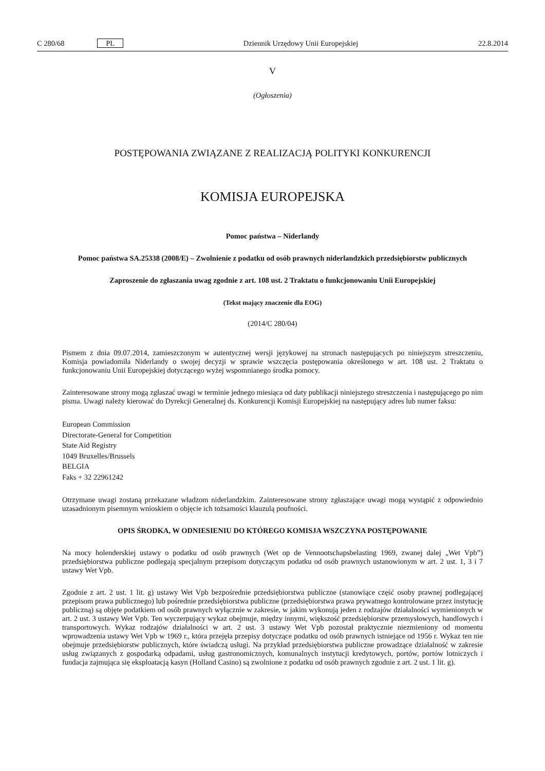C 280/68 PL Dziennik Urzędowy Unii Europejskiej 22.8.2014
V
(Ogłoszenia)
POSTĘPOWANIA ZWIĄZANE Z REALIZACJĄ POLITYKI KONKURENCJI
KOMISJA EUROPEJSKA
Pomoc państwa – Niderlandy
Pomoc państwa SA.25338 (2008/E) – Zwolnienie z podatku od osób prawnych niderlandzkich przedsiębiorstw publicznych
Zaproszenie do zgłaszania uwag zgodnie z art. 108 ust. 2 Traktatu o funkcjonowaniu Unii Europejskiej
(Tekst mający znaczenie dla EOG)
(2014/C 280/04)
Pismem z dnia 09.07.2014, zamieszczonym w autentycznej wersji językowej na stronach następujących po niniejszym streszczeniu, Komisja powiadomiła Niderlandy o swojej decyzji w sprawie wszczęcia postępowania określonego w art. 108 ust. 2 Traktatu o funkcjonowaniu Unii Europejskiej dotyczącego wyżej wspomnianego środka pomocy.
Zainteresowane strony mogą zgłaszać uwagi w terminie jednego miesiąca od daty publikacji niniejszego streszczenia i następującego po nim pisma. Uwagi należy kierować do Dyrekcji Generalnej ds. Konkurencji Komisji Europejskiej na następujący adres lub numer faksu:
European Commission
Directorate-General for Competition
State Aid Registry
1049 Bruxelles/Brussels
BELGIA
Faks + 32 22961242
Otrzymane uwagi zostaną przekazane władzom niderlandzkim. Zainteresowane strony zgłaszające uwagi mogą wystąpić z odpowiednio uzasadnionym pisemnym wnioskiem o objęcie ich tożsamości klauzulą poufności.
OPIS ŚRODKA, W ODNIESIENIU DO KTÓREGO KOMISJA WSZCZYNA POSTĘPOWANIE
Na mocy holenderskiej ustawy o podatku od osób prawnych (Wet op de Vennootschapsbelasting 1969, zwanej dalej „Wet Vpb”) przedsiębiorstwa publiczne podlegają specjalnym przepisom dotyczącym podatku od osób prawnych ustanowionym w art. 2 ust. 1, 3 i 7 ustawy Wet Vpb.
Zgodnie z art. 2 ust. 1 lit. g) ustawy Wet Vpb bezpośrednie przedsiębiorstwa publiczne (stanowiące część osoby prawnej podlegającej przepisom prawa publicznego) lub pośrednie przedsiębiorstwa publiczne (przedsiębiorstwa prawa prywatnego kontrolowane przez instytucję publiczną) są objęte podatkiem od osób prawnych wyłącznie w zakresie, w jakim wykonują jeden z rodzajów działalności wymienionych w art. 2 ust. 3 ustawy Wet Vpb. Ten wyczerpujący wykaz obejmuje, między innymi, większość przedsiębiorstw przemysłowych, handlowych i transportowych. Wykaz rodzajów działalności w art. 2 ust. 3 ustawy Wet Vpb pozostał praktycznie niezmieniony od momentu wprowadzenia ustawy Wet Vpb w 1969 r., która przejęła przepisy dotyczące podatku od osób prawnych istniejące od 1956 r. Wykaz ten nie obejmuje przedsiębiorstw publicznych, które świadczą usługi. Na przykład przedsiębiorstwa publiczne prowadzące działalność w zakresie usług związanych z gospodarką odpadami, usług gastronomicznych, komunalnych instytucji kredytowych, portów, portów lotniczych i fundacja zajmująca się eksploatacją kasyn (Holland Casino) są zwolnione z podatku od osób prawnych zgodnie z art. 2 ust. 1 lit. g).